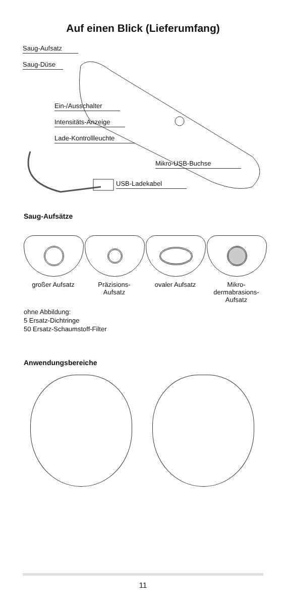Auf einen Blick (Lieferumfang)
Saug-Aufsatz
Saug-Düse
Ein-/Ausschalter
Intensitäts-Anzeige
Lade-Kontrollleuchte
Mikro-USB-Buchse
USB-Ladekabel
Saug-Aufsätze
großer Aufsatz Präzisions-
Aufsatz
ovaler Aufsatz Mikro-
dermabrasions-
Aufsatz
ohne Abbildung:
5 Ersatz-Dichtringe
50 Ersatz-Schaumstoff-Filter
Anwendungsbereiche
11